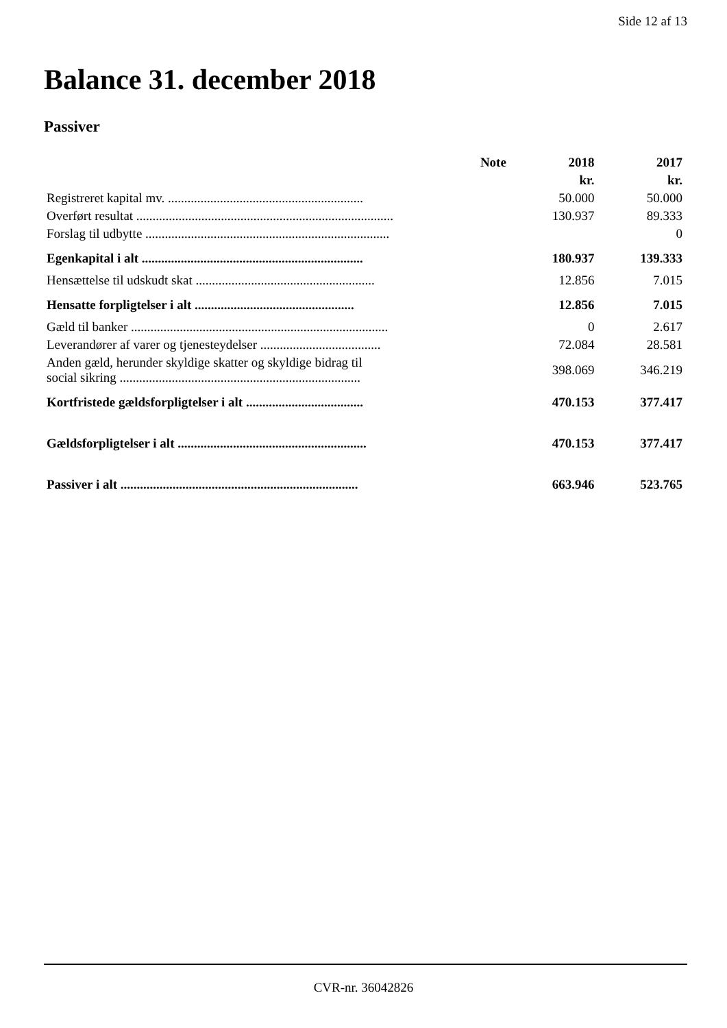Side 12 af 13
Balance 31. december 2018
Passiver
| | Note | 2018 | 2017 |
| --- | --- | --- | --- |
| | | kr. | kr. |
| Registreret kapital mv. ............................................................ | | 50.000 | 50.000 |
| Overført resultat ............................................................................... | | 130.937 | 89.333 |
| Forslag til udbytte ........................................................................... | | | 0 |
| Egenkapital i alt .................................................................... | | 180.937 | 139.333 |
| Hensættelse til udskudt skat ....................................................... | | 12.856 | 7.015 |
| Hensatte forpligtelser i alt ................................................. | | 12.856 | 7.015 |
| Gæld til banker ............................................................................... | | 0 | 2.617 |
| Leverandører af varer og tjenesteydelser ..................................... | | 72.084 | 28.581 |
| Anden gæld, herunder skyldige skatter og skyldige bidrag til social sikring .......................................................................... | | 398.069 | 346.219 |
| Kortfristede gældsforpligtelser i alt .................................... | | 470.153 | 377.417 |
| Gældsforpligtelser i alt .......................................................... | | 470.153 | 377.417 |
| Passiver i alt ......................................................................... | | 663.946 | 523.765 |
CVR-nr. 36042826